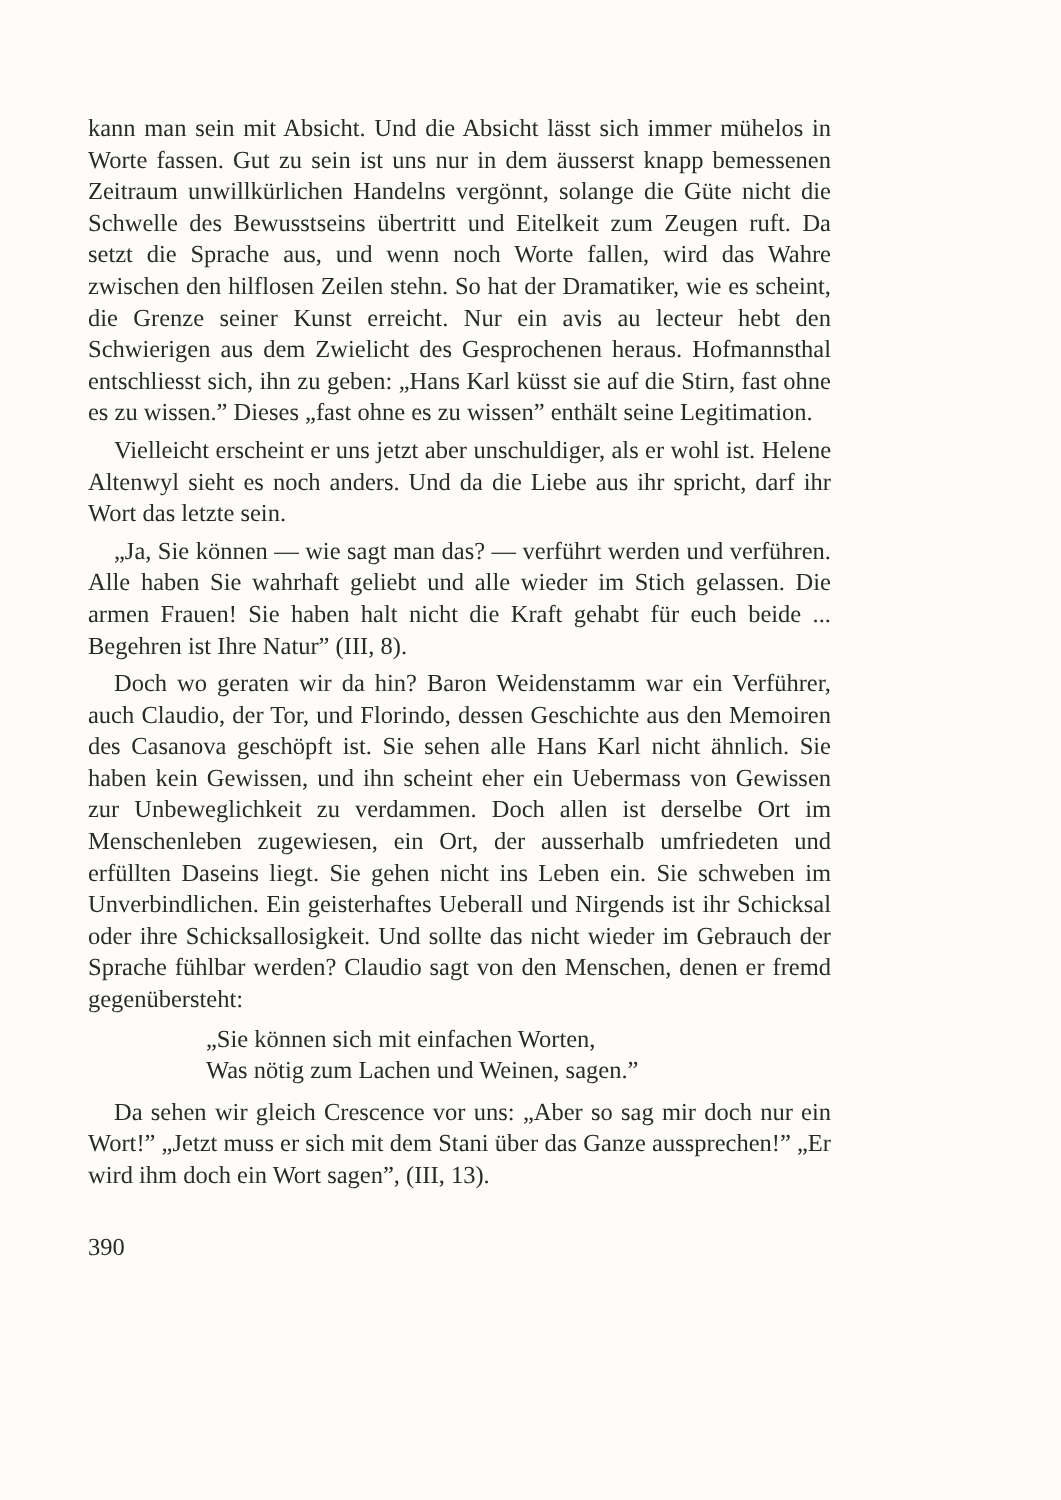kann man sein mit Absicht. Und die Absicht lässt sich immer mühelos in Worte fassen. Gut zu sein ist uns nur in dem äusserst knapp bemessenen Zeitraum unwillkürlichen Handelns vergönnt, solange die Güte nicht die Schwelle des Bewusstseins übertritt und Eitelkeit zum Zeugen ruft. Da setzt die Sprache aus, und wenn noch Worte fallen, wird das Wahre zwischen den hilflosen Zeilen stehn. So hat der Dramatiker, wie es scheint, die Grenze seiner Kunst erreicht. Nur ein avis au lecteur hebt den Schwierigen aus dem Zwielicht des Gesprochenen heraus. Hofmannsthal entschliesst sich, ihn zu geben: „Hans Karl küsst sie auf die Stirn, fast ohne es zu wissen.” Dieses „fast ohne es zu wissen” enthält seine Legitimation.
Vielleicht erscheint er uns jetzt aber unschuldiger, als er wohl ist. Helene Altenwyl sieht es noch anders. Und da die Liebe aus ihr spricht, darf ihr Wort das letzte sein.
„Ja, Sie können — wie sagt man das? — verführt werden und verführen. Alle haben Sie wahrhaft geliebt und alle wieder im Stich gelassen. Die armen Frauen! Sie haben halt nicht die Kraft gehabt für euch beide ... Begehren ist Ihre Natur” (III, 8).
Doch wo geraten wir da hin? Baron Weidenstamm war ein Verführer, auch Claudio, der Tor, und Florindo, dessen Geschichte aus den Memoiren des Casanova geschöpft ist. Sie sehen alle Hans Karl nicht ähnlich. Sie haben kein Gewissen, und ihn scheint eher ein Uebermass von Gewissen zur Unbeweglichkeit zu verdammen. Doch allen ist derselbe Ort im Menschenleben zugewiesen, ein Ort, der ausserhalb umfriedeten und erfüllten Daseins liegt. Sie gehen nicht ins Leben ein. Sie schweben im Unverbindlichen. Ein geisterhaftes Ueberall und Nirgends ist ihr Schicksal oder ihre Schicksallosigkeit. Und sollte das nicht wieder im Gebrauch der Sprache fühlbar werden? Claudio sagt von den Menschen, denen er fremd gegenübersteht:
„Sie können sich mit einfachen Worten,
Was nötig zum Lachen und Weinen, sagen.”
Da sehen wir gleich Crescence vor uns: „Aber so sag mir doch nur ein Wort!” „Jetzt muss er sich mit dem Stani über das Ganze aussprechen!” „Er wird ihm doch ein Wort sagen”, (III, 13).
390